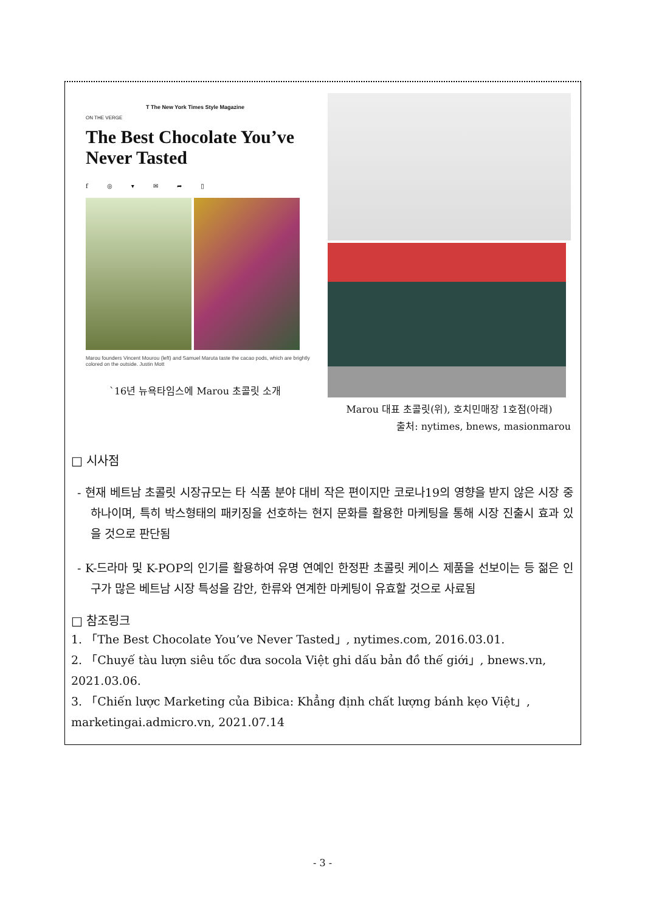T The New York Times Style Magazine
ON THE VERGE
The Best Chocolate You’ve Never Tasted
f ◎ ▾ ✉ ➦ ▯
Marou founders Vincent Mourou (left) and Samuel Maruta taste the cacao pods, which are brightly colored on the outside. Justin Mott
`16년 뉴욕타임스에 Marou 초콜릿 소개
Marou 대표 초콜릿(위), 호치민매장 1호점(아래)
출처: nytimes, bnews, masionmarou
□ 시사점
- 현재 베트남 초콜릿 시장규모는 타 식품 분야 대비 작은 편이지만 코로나19의 영향을 받지 않은 시장 중 하나이며, 특히 박스형태의 패키징을 선호하는 현지 문화를 활용한 마케팅을 통해 시장 진출시 효과 있을 것으로 판단됨
- K-드라마 및 K-POP의 인기를 활용하여 유명 연예인 한정판 초콜릿 케이스 제품을 선보이는 등 젊은 인구가 많은 베트남 시장 특성을 감안, 한류와 연계한 마케팅이 유효할 것으로 사료됨
□ 참조링크
1. 「The Best Chocolate You’ve Never Tasted」, nytimes.com, 2016.03.01.
2. 「Chuyế tàu lượn siêu tốc đưa socola Việt ghi dấu bản đồ thế giới」, bnews.vn, 2021.03.06.
3. 「Chiến lược Marketing của Bibica: Khẳng định chất lượng bánh kẹo Việt」, marketingai.admicro.vn, 2021.07.14
- 3 -